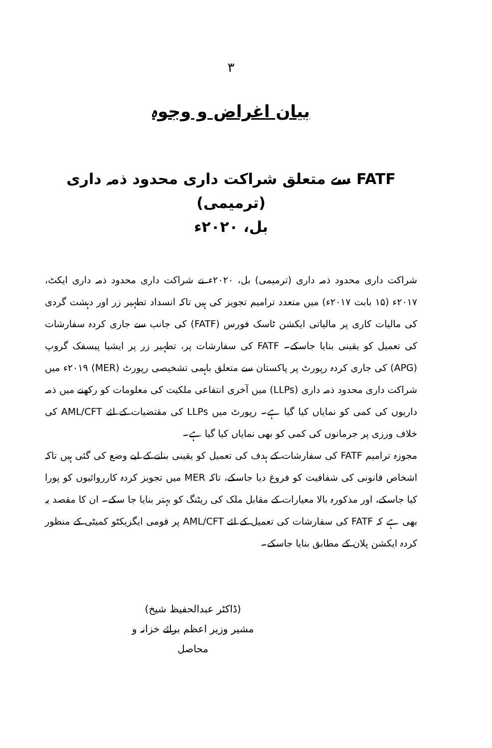۳
بیان اغراض و وجوہ
FATF سے متعلق شراکت داری محدود ذمہ داری (ترمیمی)
بل، ۲۰۲۰ء
شراکت داری محدود ذمہ داری (ترمیمی) بل، ۲۰۲۰ء نے شراکت داری محدود ذمہ داری ایکٹ، ۲۰۱۷ء (۱۵ بابت ۲۰۱۷ء) میں متعدد ترامیم تجویز کی ہیں تاکہ انسداد تطہیر زر اور دہشت گردی کی مالیات کاری پر مالیاتی ایکشن ٹاسک فورس (FATF) کی جانب سے جاری کردہ سفارشات کی تعمیل کو یقینی بنایا جاسکے۔ FATF کی سفارشات پر، تطہیر زر پر ایشیا پیسفک گروپ (APG) کی جاری کردہ رپورٹ پر پاکستان سے متعلق باہمی تشخیصی رپورٹ (MER) ۲۰۱۹ء میں شراکت داری محدود ذمہ داری (LLPs) میں آخری انتفاعی ملکیت کی معلومات کو رکھنے میں ذمہ داریوں کی کمی کو نمایاں کیا گیا ہے۔ رپورٹ میں LLPs کی مقتضیات کے لئے AML/CFT کی خلاف ورزی پر جرمانوں کی کمی کو بھی نمایاں کیا گیا ہے۔
مجوزہ ترامیم FATF کی سفارشات کے ہدف کی تعمیل کو یقینی بنانے کے لیے وضع کی گئی ہیں تاکہ اشخاص قانونی کی شفافیت کو فروغ دیا جاسکے، تاکہ MER میں تجویز کردہ کارروائیوں کو پورا کیا جاسکے، اور مذکورہ بالا معیارات کے مقابل ملک کی ریٹنگ کو بہتر بنایا جا سکے۔ ان کا مقصد یہ بھی ہے کہ FATF کی سفارشات کی تعمیل کے لئے AML/CFT پر قومی ایگزیکٹو کمیٹی کے منظور کردہ ایکشن پلان کے مطابق بنایا جاسکے۔
(ڈاکٹر عبدالحفیظ شیخ)
مشیر وزیر اعظم برائے خزانہ و محاصل